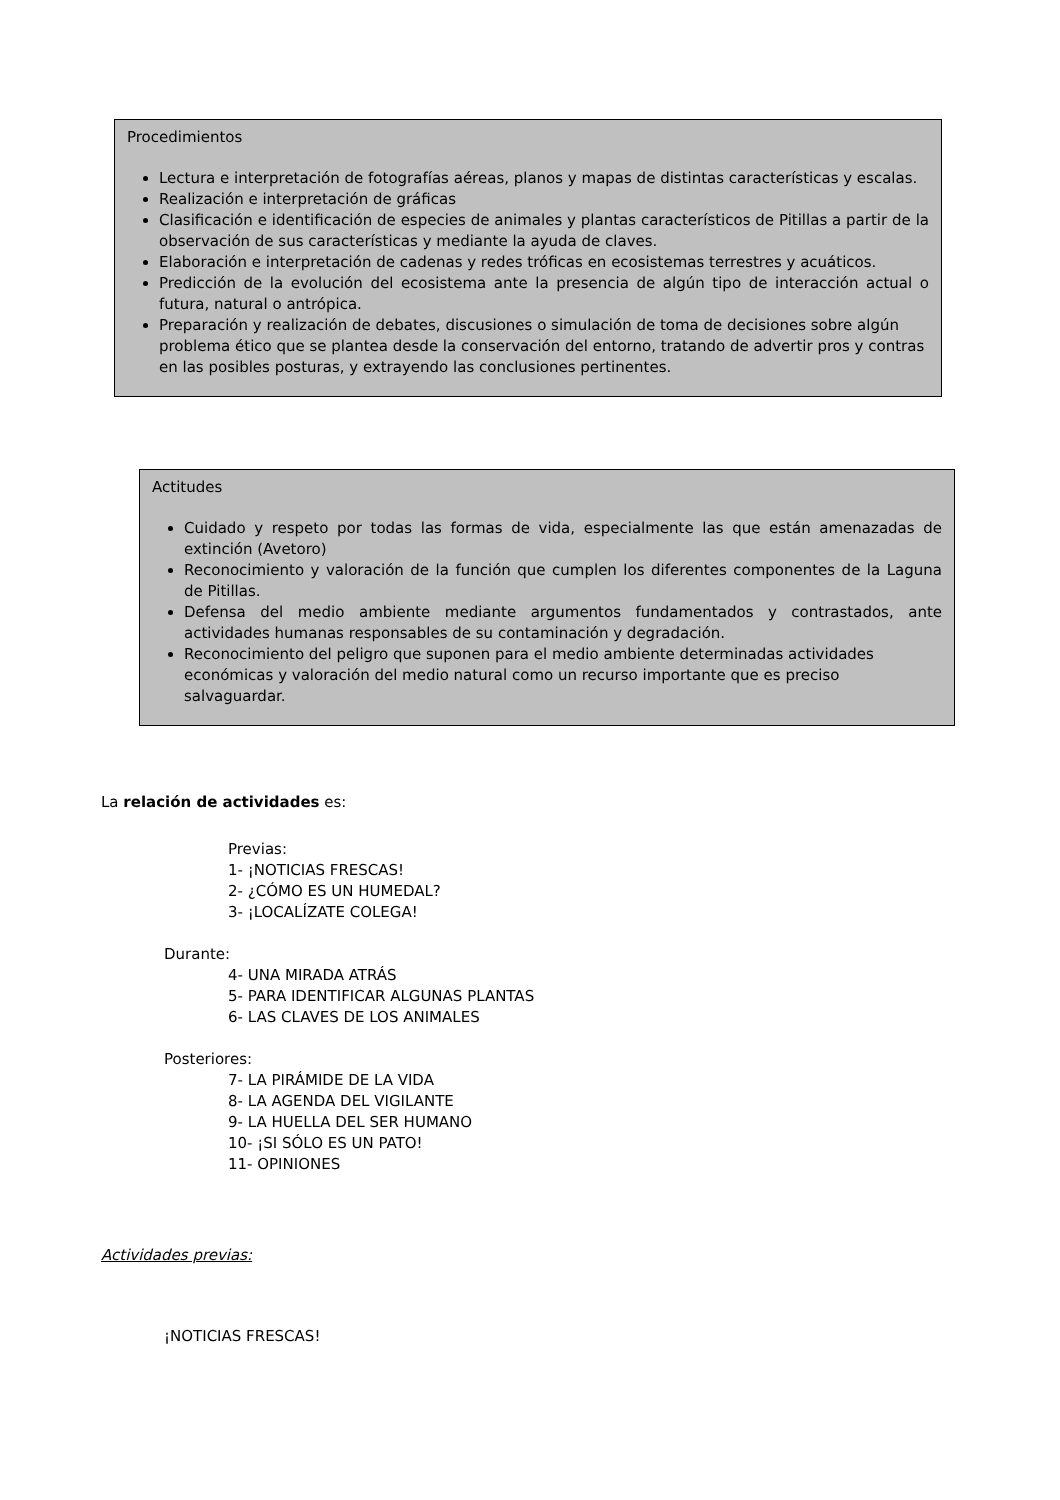Procedimientos
Lectura e interpretación de fotografías aéreas, planos y mapas de distintas características y escalas.
Realización e interpretación de gráficas
Clasificación e identificación de especies de animales y plantas característicos de Pitillas a partir de la observación de sus características y mediante la ayuda de claves.
Elaboración e interpretación de cadenas y redes tróficas en ecosistemas terrestres y acuáticos.
Predicción de la evolución del ecosistema ante la presencia de algún tipo de interacción actual o futura, natural o antrópica.
Preparación y realización de debates, discusiones o simulación de toma de decisiones sobre algún problema ético que se plantea desde la conservación del entorno, tratando de advertir pros y contras en las posibles posturas, y extrayendo las conclusiones pertinentes.
Actitudes
Cuidado y respeto por todas las formas de vida, especialmente las que están amenazadas de extinción (Avetoro)
Reconocimiento y valoración de la función que cumplen los diferentes componentes de la Laguna de Pitillas.
Defensa del medio ambiente mediante argumentos fundamentados y contrastados, ante actividades humanas responsables de su contaminación y degradación.
Reconocimiento del peligro que suponen para el medio ambiente determinadas actividades económicas y valoración del medio natural como un recurso importante que es preciso salvaguardar.
La relación de actividades es:
Previas:
1- ¡NOTICIAS FRESCAS!
2- ¿CÓMO ES UN HUMEDAL?
3- ¡LOCALÍZATE COLEGA!
Durante:
4- UNA MIRADA ATRÁS
5- PARA IDENTIFICAR ALGUNAS PLANTAS
6- LAS CLAVES DE LOS ANIMALES
Posteriores:
7- LA PIRÁMIDE DE LA VIDA
8- LA AGENDA DEL VIGILANTE
9- LA HUELLA DEL SER HUMANO
10- ¡SI SÓLO ES UN PATO!
11- OPINIONES
Actividades previas:
¡NOTICIAS FRESCAS!